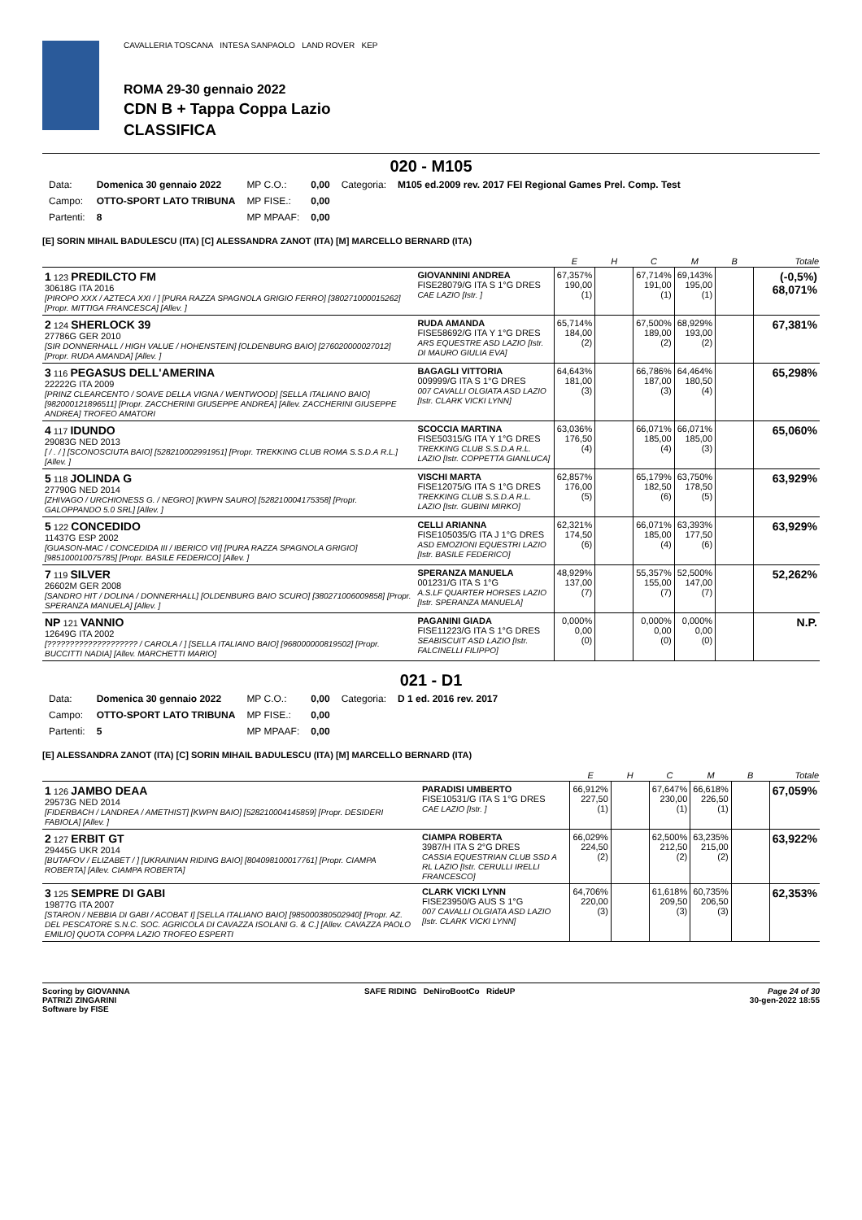CAVALLERIA TOSCANA INTESA SANPAOLO LAND ROVER KEP
ROMA 29-30 gennaio 2022
CDN B + Tappa Coppa Lazio
CLASSIFICA
020 - M105
| Data: | Domenica 30 gennaio 2022 | MP C.O.: | 0,00 | Categoria: | M105 ed.2009 rev. 2017 FEI Regional Games Prel. Comp. Test |
| Campo: | OTTO-SPORT LATO TRIBUNA | MP FISE.: | 0,00 | | |
| Partenti: | 8 | MP MPAAF: | 0,00 | | |
[E] SORIN MIHAIL BADULESCU (ITA) [C] ALESSANDRA ZANOT (ITA) [M] MARCELLO BERNARD (ITA)
| | | E | H | C | M | B | Totale |
| --- | --- | --- | --- | --- | --- | --- | --- |
| 1 123 PREDILCTO FM 30618G ITA 2016 [PIROPO XXX / AZTECA XXI / ] [PURA RAZZA SPAGNOLA GRIGIO FERRO] [380271000015262] [Propr. MITTIGA FRANCESCA] [Allev. ] | GIOVANNINI ANDREA FISE28079/G ITA S 1°G DRES CAE LAZIO [Istr. ] | 67,357% 190,00 (1) | | 67,714% 191,00 (1) | 69,143% 195,00 (1) | | (-0,5%) 68,071% |
| 2 124 SHERLOCK 39 27786G GER 2010 [SIR DONNERHALL / HIGH VALUE / HOHENSTEIN] [OLDENBURG BAIO] [276020000027012] [Propr. RUDA AMANDA] [Allev. ] | RUDA AMANDA FISE58692/G ITA Y 1°G DRES ARS EQUESTRE ASD LAZIO [Istr. DI MAURO GIULIA EVA] | 65,714% 184,00 (2) | | 67,500% 189,00 (2) | 68,929% 193,00 (2) | | 67,381% |
| 3 116 PEGASUS DELL'AMERINA 22222G ITA 2009 [PRINZ CLEARCENTO / SOAVE DELLA VIGNA / WENTWOOD] [SELLA ITALIANO BAIO] [982000121896511] [Propr. ZACCHERINI GIUSEPPE ANDREA] [Allev. ZACCHERINI GIUSEPPE ANDREA] TROFEO AMATORI | BAGAGLI VITTORIA 009999/G ITA S 1°G DRES 007 CAVALLI OLGIATA ASD LAZIO [Istr. CLARK VICKI LYNN] | 64,643% 181,00 (3) | | 66,786% 187,00 (3) | 64,464% 180,50 (4) | | 65,298% |
| 4 117 IDUNDO 29083G NED 2013 [ / . / ] [SCONOSCIUTA BAIO] [528210002991951] [Propr. TREKKING CLUB ROMA S.S.D.A R.L.] [Allev. ] | SCOCCIA MARTINA FISE50315/G ITA Y 1°G DRES TREKKING CLUB S.S.D.A R.L. LAZIO [Istr. COPPETTA GIANLUCA] | 63,036% 176,50 (4) | | 66,071% 185,00 (4) | 66,071% 185,00 (3) | | 65,060% |
| 5 118 JOLINDA G 27790G NED 2014 [ZHIVAGO / URCHIONESS G. / NEGRO] [KWPN SAURO] [528210004175358] [Propr. GALOPPANDO 5.0 SRL] [Allev. ] | VISCHI MARTA FISE12075/G ITA S 1°G DRES TREKKING CLUB S.S.D.A R.L. LAZIO [Istr. GUBINI MIRKO] | 62,857% 176,00 (5) | | 65,179% 182,50 (6) | 63,750% 178,50 (5) | | 63,929% |
| 5 122 CONCEDIDO 11437G ESP 2002 [GUASON-MAC / CONCEDIDA III / IBERICO VII] [PURA RAZZA SPAGNOLA GRIGIO] [985100010075785] [Propr. BASILE FEDERICO] [Allev. ] | CELLI ARIANNA FISE105035/G ITA J 1°G DRES ASD EMOZIONI EQUESTRI LAZIO [Istr. BASILE FEDERICO] | 62,321% 174,50 (6) | | 66,071% 185,00 (4) | 63,393% 177,50 (6) | | 63,929% |
| 7 119 SILVER 26602M GER 2008 [SANDRO HIT / DOLINA / DONNERHALL] [OLDENBURG BAIO SCURO] [380271006009858] [Propr. SPERANZA MANUELA] [Allev. ] | SPERANZA MANUELA 001231/G ITA S 1°G A.S.LF QUARTER HORSES LAZIO [Istr. SPERANZA MANUELA] | 48,929% 137,00 (7) | | 55,357% 155,00 (7) | 52,500% 147,00 (7) | | 52,262% |
| NP 121 VANNIO 12649G ITA 2002 [???????????????????? / CAROLA / ] [SELLA ITALIANO BAIO] [968000000819502] [Propr. BUCCITTI NADIA] [Allev. MARCHETTI MARIO] | PAGANINI GIADA FISE11223/G ITA S 1°G DRES SEABISCUIT ASD LAZIO [Istr. FALCINELLI FILIPPO] | 0,000% 0,00 (0) | | 0,000% 0,00 (0) | 0,000% 0,00 (0) | | N.P. |
021 - D1
| Data: | Domenica 30 gennaio 2022 | MP C.O.: | 0,00 | Categoria: | D 1 ed. 2016 rev. 2017 |
| Campo: | OTTO-SPORT LATO TRIBUNA | MP FISE.: | 0,00 | | |
| Partenti: | 5 | MP MPAAF: | 0,00 | | |
[E] ALESSANDRA ZANOT (ITA) [C] SORIN MIHAIL BADULESCU (ITA) [M] MARCELLO BERNARD (ITA)
| | | E | H | C | M | B | Totale |
| --- | --- | --- | --- | --- | --- | --- | --- |
| 1 126 JAMBO DEAA 29573G NED 2014 [FIDERBACH / LANDREA / AMETHIST] [KWPN BAIO] [528210004145859] [Propr. DESIDERI FABIOLA] [Allev. ] | PARADISI UMBERTO FISE10531/G ITA S 1°G DRES CAE LAZIO [Istr. ] | 66,912% 227,50 (1) | | 67,647% 230,00 (1) | 66,618% 226,50 (1) | | 67,059% |
| 2 127 ERBIT GT 29445G UKR 2014 [BUTAFOV / ELIZABET / ] [UKRAINIAN RIDING BAIO] [804098100017761] [Propr. CIAMPA ROBERTA] [Allev. CIAMPA ROBERTA] | CIAMPA ROBERTA 3987/H ITA S 2°G DRES CASSIA EQUESTRIAN CLUB SSD A RL LAZIO [Istr. CERULLI IRELLI FRANCESCO] | 66,029% 224,50 (2) | | 62,500% 212,50 (2) | 63,235% 215,00 (2) | | 63,922% |
| 3 125 SEMPRE DI GABI 19877G ITA 2007 [STARON / NEBBIA DI GABI / ACOBAT I] [SELLA ITALIANO BAIO] [985000380502940] [Propr. AZ. DEL PESCATORE S.N.C. SOC. AGRICOLA DI CAVAZZA ISOLANI G. & C.] [Allev. CAVAZZA PAOLO EMILIO] QUOTA COPPA LAZIO TROFEO ESPERTI | CLARK VICKI LYNN FISE23950/G AUS S 1°G 007 CAVALLI OLGIATA ASD LAZIO [Istr. CLARK VICKI LYNN] | 64,706% 220,00 (3) | | 61,618% 209,50 (3) | 60,735% 206,50 (3) | | 62,353% |
Scoring by GIOVANNA
PATRIZI ZINGARINI
Software by FISE
SAFE RIDING DeNiroBootCo RideUP
Page 24 of 30
30-gen-2022 18:55